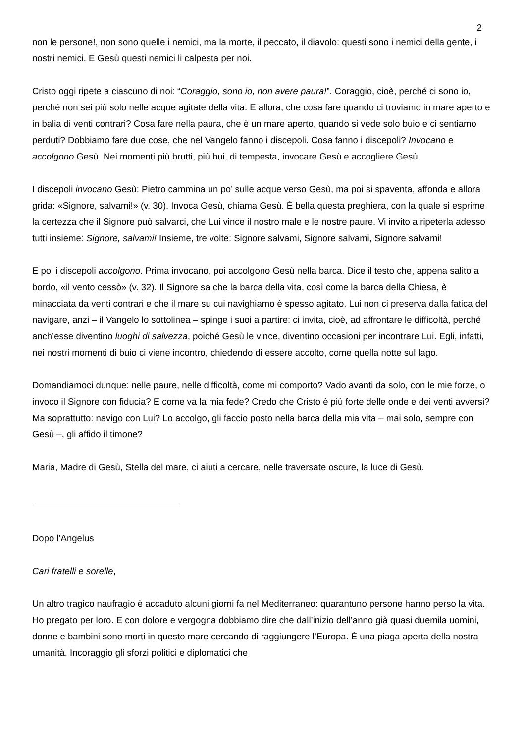2
non le persone!, non sono quelle i nemici, ma la morte, il peccato, il diavolo: questi sono i nemici della gente, i nostri nemici. E Gesù questi nemici li calpesta per noi.
Cristo oggi ripete a ciascuno di noi: “Coraggio, sono io, non avere paura!”. Coraggio, cioè, perché ci sono io, perché non sei più solo nelle acque agitate della vita. E allora, che cosa fare quando ci troviamo in mare aperto e in balia di venti contrari? Cosa fare nella paura, che è un mare aperto, quando si vede solo buio e ci sentiamo perduti? Dobbiamo fare due cose, che nel Vangelo fanno i discepoli. Cosa fanno i discepoli? Invocano e accolgono Gesù. Nei momenti più brutti, più bui, di tempesta, invocare Gesù e accogliere Gesù.
I discepoli invocano Gesù: Pietro cammina un po’ sulle acque verso Gesù, ma poi si spaventa, affonda e allora grida: «Signore, salvami!» (v. 30). Invoca Gesù, chiama Gesù. È bella questa preghiera, con la quale si esprime la certezza che il Signore può salvarci, che Lui vince il nostro male e le nostre paure. Vi invito a ripeterla adesso tutti insieme: Signore, salvami! Insieme, tre volte: Signore salvami, Signore salvami, Signore salvami!
E poi i discepoli accolgono. Prima invocano, poi accolgono Gesù nella barca. Dice il testo che, appena salito a bordo, «il vento cessò» (v. 32). Il Signore sa che la barca della vita, così come la barca della Chiesa, è minacciata da venti contrari e che il mare su cui navighiamo è spesso agitato. Lui non ci preserva dalla fatica del navigare, anzi – il Vangelo lo sottolinea – spinge i suoi a partire: ci invita, cioè, ad affrontare le difficoltà, perché anch’esse diventino luoghi di salvezza, poiché Gesù le vince, diventino occasioni per incontrare Lui. Egli, infatti, nei nostri momenti di buio ci viene incontro, chiedendo di essere accolto, come quella notte sul lago.
Domandiamoci dunque: nelle paure, nelle difficoltà, come mi comporto? Vado avanti da solo, con le mie forze, o invoco il Signore con fiducia? E come va la mia fede? Credo che Cristo è più forte delle onde e dei venti avversi? Ma soprattutto: navigo con Lui? Lo accolgo, gli faccio posto nella barca della mia vita – mai solo, sempre con Gesù –, gli affido il timone?
Maria, Madre di Gesù, Stella del mare, ci aiuti a cercare, nelle traversate oscure, la luce di Gesù.
Dopo l’Angelus
Cari fratelli e sorelle,
Un altro tragico naufragio è accaduto alcuni giorni fa nel Mediterraneo: quarantuno persone hanno perso la vita. Ho pregato per loro. E con dolore e vergogna dobbiamo dire che dall’inizio dell’anno già quasi duemila uomini, donne e bambini sono morti in questo mare cercando di raggiungere l’Europa. È una piaga aperta della nostra umanità. Incoraggio gli sforzi politici e diplomatici che